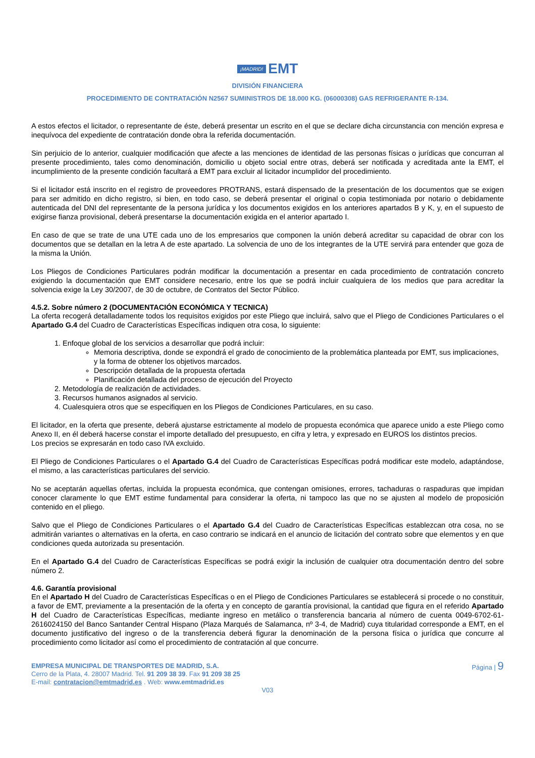¡MADRID! EMT
DIVISIÓN FINANCIERA
PROCEDIMIENTO DE CONTRATACIÓN N2567 SUMINISTROS DE 18.000 KG. (06000308) GAS REFRIGERANTE R-134.
A estos efectos el licitador, o representante de éste, deberá presentar un escrito en el que se declare dicha circunstancia con mención expresa e inequívoca del expediente de contratación donde obra la referida documentación.
Sin perjuicio de lo anterior, cualquier modificación que afecte a las menciones de identidad de las personas físicas o jurídicas que concurran al presente procedimiento, tales como denominación, domicilio u objeto social entre otras, deberá ser notificada y acreditada ante la EMT, el incumplimiento de la presente condición facultará a EMT para excluir al licitador incumplidor del procedimiento.
Si el licitador está inscrito en el registro de proveedores PROTRANS, estará dispensado de la presentación de los documentos que se exigen para ser admitido en dicho registro, si bien, en todo caso, se deberá presentar el original o copia testimoniada por notario o debidamente autenticada del DNI del representante de la persona jurídica y los documentos exigidos en los anteriores apartados B y K, y, en el supuesto de exigirse fianza provisional, deberá presentarse la documentación exigida en el anterior apartado I.
En caso de que se trate de una UTE cada uno de los empresarios que componen la unión deberá acreditar su capacidad de obrar con los documentos que se detallan en la letra A de este apartado. La solvencia de uno de los integrantes de la UTE servirá para entender que goza de la misma la Unión.
Los Pliegos de Condiciones Particulares podrán modificar la documentación a presentar en cada procedimiento de contratación concreto exigiendo la documentación que EMT considere necesario, entre los que se podrá incluir cualquiera de los medios que para acreditar la solvencia exige la Ley 30/2007, de 30 de octubre, de Contratos del Sector Público.
4.5.2. Sobre número 2 (DOCUMENTACIÓN ECONÓMICA Y TECNICA)
La oferta recogerá detalladamente todos los requisitos exigidos por este Pliego que incluirá, salvo que el Pliego de Condiciones Particulares o el Apartado G.4 del Cuadro de Características Específicas indiquen otra cosa, lo siguiente:
1. Enfoque global de los servicios a desarrollar que podrá incluir:
Memoria descriptiva, donde se expondrá el grado de conocimiento de la problemática planteada por EMT, sus implicaciones, y la forma de obtener los objetivos marcados.
Descripción detallada de la propuesta ofertada
Planificación detallada del proceso de ejecución del Proyecto
2. Metodología de realización de actividades.
3. Recursos humanos asignados al servicio.
4. Cualesquiera otros que se especifiquen en los Pliegos de Condiciones Particulares, en su caso.
El licitador, en la oferta que presente, deberá ajustarse estrictamente al modelo de propuesta económica que aparece unido a este Pliego como Anexo II, en él deberá hacerse constar el importe detallado del presupuesto, en cifra y letra, y expresado en EUROS los distintos precios.
Los precios se expresarán en todo caso IVA excluido.
El Pliego de Condiciones Particulares o el Apartado G.4 del Cuadro de Características Específicas podrá modificar este modelo, adaptándose, el mismo, a las características particulares del servicio.
No se aceptarán aquellas ofertas, incluida la propuesta económica, que contengan omisiones, errores, tachaduras o raspaduras que impidan conocer claramente lo que EMT estime fundamental para considerar la oferta, ni tampoco las que no se ajusten al modelo de proposición contenido en el pliego.
Salvo que el Pliego de Condiciones Particulares o el Apartado G.4 del Cuadro de Características Específicas establezcan otra cosa, no se admitirán variantes o alternativas en la oferta, en caso contrario se indicará en el anuncio de licitación del contrato sobre que elementos y en que condiciones queda autorizada su presentación.
En el Apartado G.4 del Cuadro de Características Específicas se podrá exigir la inclusión de cualquier otra documentación dentro del sobre número 2.
4.6. Garantía provisional
En el Apartado H del Cuadro de Características Específicas o en el Pliego de Condiciones Particulares se establecerá si procede o no constituir, a favor de EMT, previamente a la presentación de la oferta y en concepto de garantía provisional, la cantidad que figura en el referido Apartado H del Cuadro de Características Específicas, mediante ingreso en metálico o transferencia bancaria al número de cuenta 0049-6702-61-2616024150 del Banco Santander Central Hispano (Plaza Marqués de Salamanca, nº 3-4, de Madrid) cuya titularidad corresponde a EMT, en el documento justificativo del ingreso o de la transferencia deberá figurar la denominación de la persona física o jurídica que concurre al procedimiento como licitador así como el procedimiento de contratación al que concurre.
EMPRESA MUNICIPAL DE TRANSPORTES DE MADRID, S.A.
Cerro de la Plata, 4. 28007 Madrid. Tel. 91 209 38 39. Fax 91 209 38 25
E-mail: contratacion@emtmadrid.es . Web: www.emtmadrid.es
Página | 9
V03